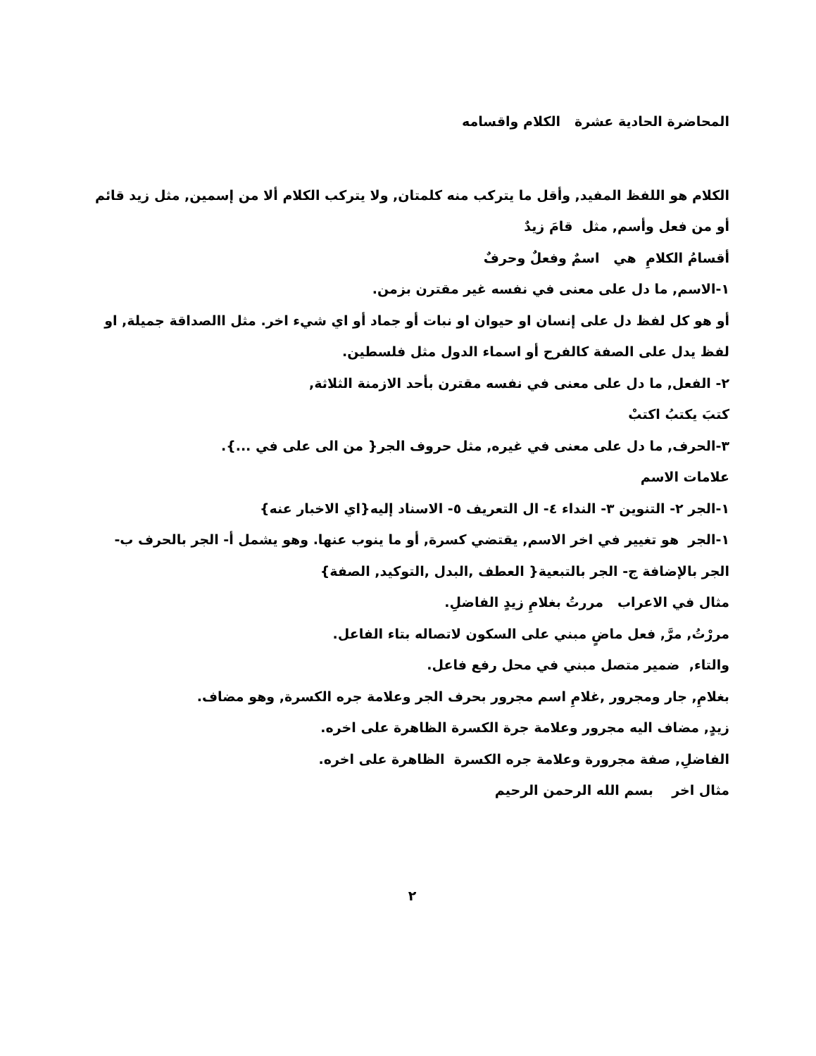المحاضرة الحادية عشرة الكلام واقسامه
الكلام هو اللفظ المفيد, وأقل ما يتركب منه كلمتان, ولا يتركب الكلام ألا من إسمين, مثل زيد قائم أو من فعل وأسم, مثل قامَ زيدٌ
أقسامُ الكلامِ هي اسمٌ وفعلٌ وحرفٌ
١-الاسم, ما دل على معنى في نفسه غير مقترن بزمن.
أو هو كل لفظ دل على إنسان او حيوان او نبات أو جماد أو اي شيء اخر. مثل االصداقة جميلة, او لفظ يدل على الصفة كالفرح أو اسماء الدول مثل فلسطين.
٢- الفعل, ما دل على معنى في نفسه مقترن بأحد الازمنة الثلاثة,
كتبَ يكتبُ اكتبْ
٣-الحرف, ما دل على معنى في غيره, مثل حروف الجر{ من الى على في ...}.
علامات الاسم
١-الجر ٢- التنوين ٣- النداء ٤- ال التعريف ٥- الاسناد إليه{اي الاخبار عنه}
١-الجر هو تغيير في اخر الاسم, يقتضي كسرة, أو ما ينوب عنها. وهو يشمل أ- الجر بالحرف ب- الجر بالإضافة ج- الجر بالتبعية{ العطف ,البدل ,التوكيد, الصفة}
مثال في الاعراب مررتُ بغلامِ زيدٍ الفاضلِ.
مررْتُ, مرَّ, فعل ماضٍ مبني على السكون لاتصاله بتاء الفاعل.
والتاء, ضمير متصل مبني في محل رفع فاعل.
بغلامِ, جار ومجرور ,غلامِ اسم مجرور بحرف الجر وعلامة جره الكسرة, وهو مضاف.
زيدٍ, مضاف اليه مجرور وعلامة جرة الكسرة الظاهرة على اخره.
الفاضلِ, صفة مجرورة وعلامة جره الكسرة الظاهرة على اخره.
مثال اخر بسم الله الرحمن الرحيم
٢